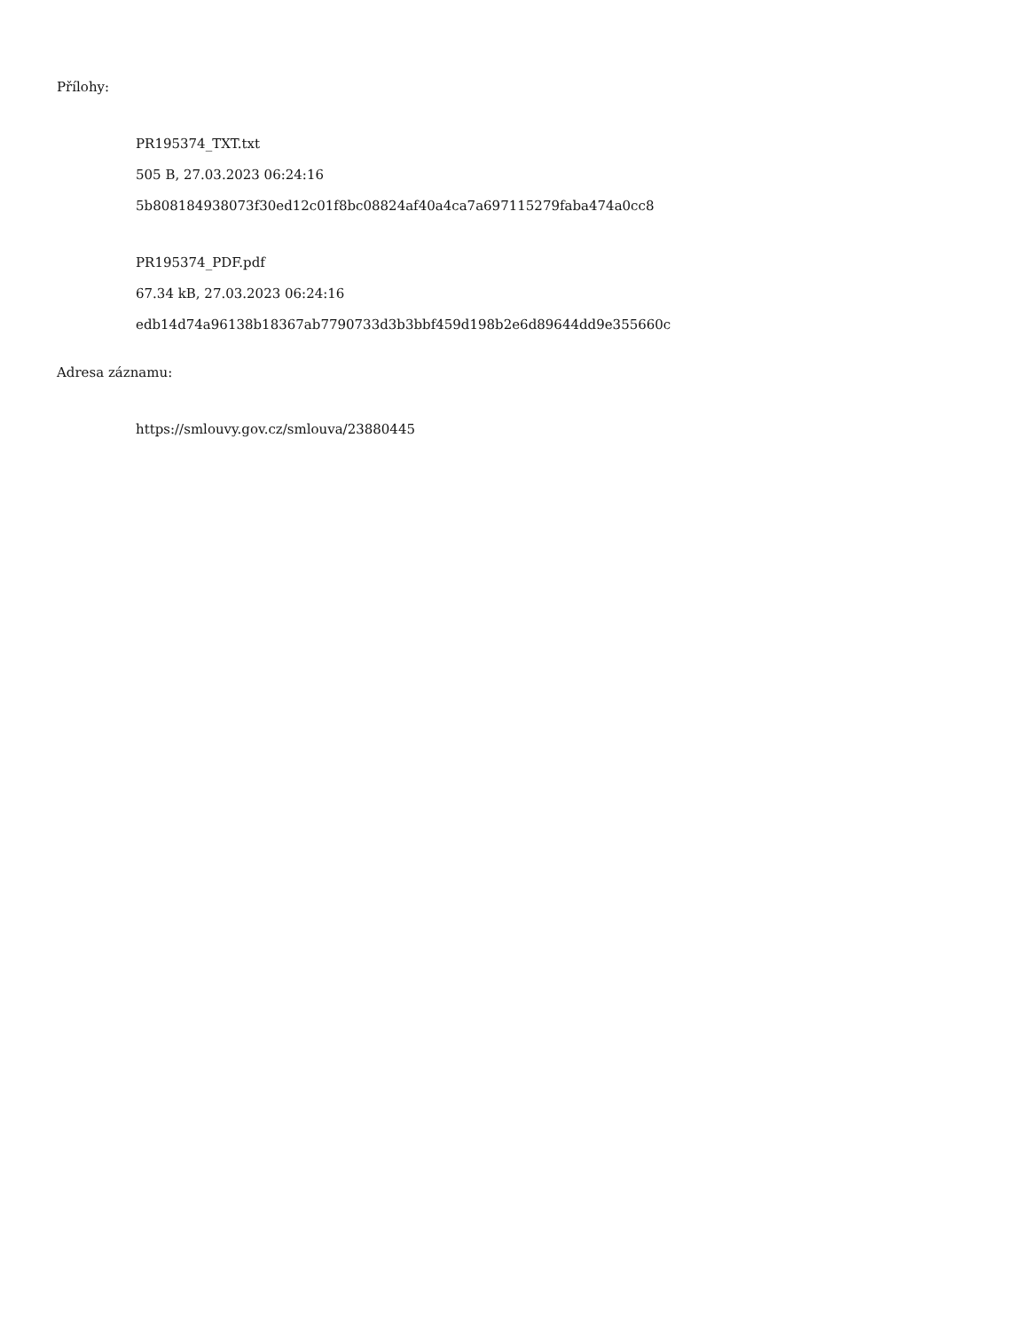Přílohy:
PR195374_TXT.txt
505 B, 27.03.2023 06:24:16
5b808184938073f30ed12c01f8bc08824af40a4ca7a697115279faba474a0cc8
PR195374_PDF.pdf
67.34 kB, 27.03.2023 06:24:16
edb14d74a96138b18367ab7790733d3b3bbf459d198b2e6d89644dd9e355660c
Adresa záznamu:
https://smlouvy.gov.cz/smlouva/23880445